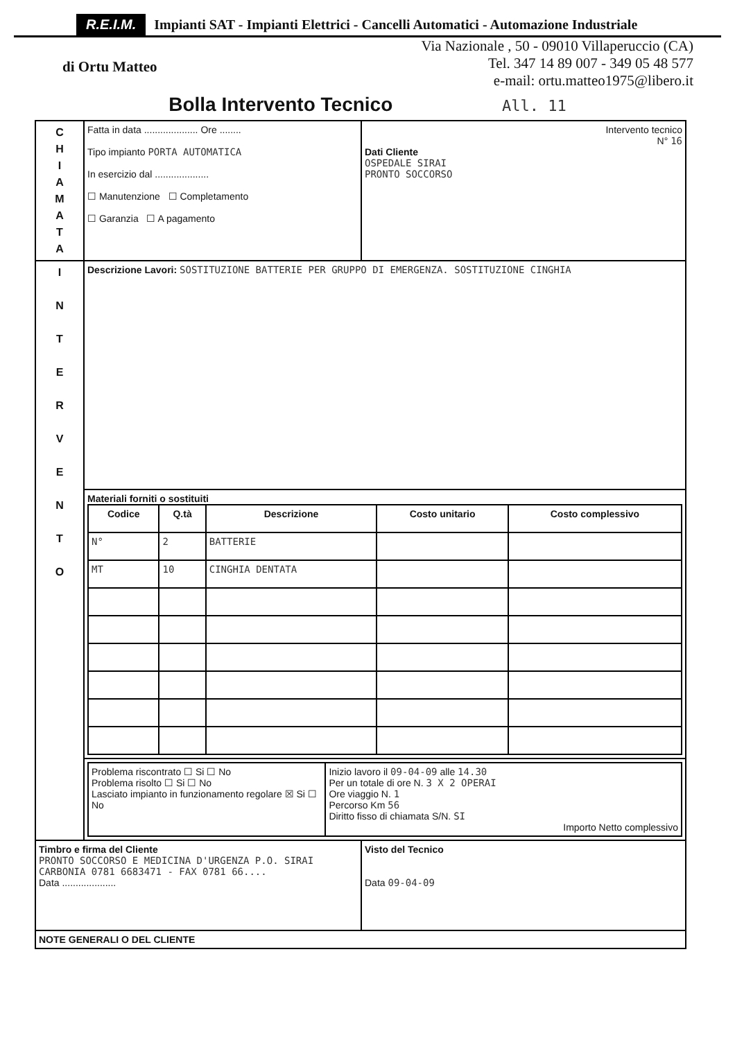R.E.I.M. Impianti SAT - Impianti Elettrici - Cancelli Automatici - Automazione Industriale
di Ortu Matteo
Via Nazionale , 50 - 09010 Villaperuccio (CA)
Tel. 347 14 89 007 - 349 05 48 577
e-mail: ortu.matteo1975@libero.it
Bolla Intervento Tecnico All. 11
| C H I A M A T A | Fatta in data .................... Ore ........ Tipo impianto PORTA AUTOMATICA In esercizio dal .................... ☐ Manutenzione ☐ Completamento ☐ Garanzia ☐ A pagamento | Intervento tecnico N° 16 Dati Cliente OSPEDALE SIRAI PRONTO SOCCORSO |
| I N T E R V E N T O | Descrizione Lavori: SOSTITUZIONE BATTERIE PER GRUPPO DI EMERGENZA. SOSTITUZIONE CINGHIA | |
| | Materiali forniti o sostituiti / Codice / Q.tà / Descrizione / Costo unitario / Costo complessivo / / --- / --- / --- / --- / --- / / N° / 2 / BATTERIE / / / / MT / 10 / CINGHIA DENTATA / / / | |
| | / Problema riscontrato ☐ Si ☐ No Problema risolto ☐ Si ☐ No Lasciato impianto in funzionamento regolare ☒ Si ☐ No / Inizio lavoro il 09-04-09 alle 14.30 Per un totale di ore N. 3 X 2 OPERAI Ore viaggio N. 1 Percorso Km 56 Diritto fisso di chiamata S/N. SI Importo Netto complessivo / | |
| Timbro e firma del Cliente PRONTO SOCCORSO E MEDICINA D'URGENZA P.O. SIRAI CARBONIA 0781 6683471 - FAX 0781 66.... Data .................... | | Visto del Tecnico Data 09-04-09 |
| NOTE GENERALI O DEL CLIENTE | | |